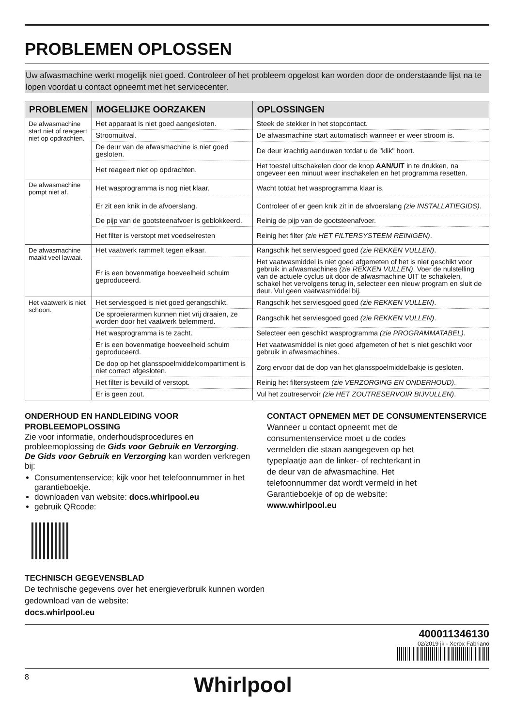PROBLEMEN OPLOSSEN
Uw afwasmachine werkt mogelijk niet goed. Controleer of het probleem opgelost kan worden door de onderstaande lijst na te lopen voordat u contact opneemt met het servicecenter.
| PROBLEMEN | MOGELIJKE OORZAKEN | OPLOSSINGEN |
| --- | --- | --- |
| De afwasmachine start niet of reageert niet op opdrachten. | Het apparaat is niet goed aangesloten. | Steek de stekker in het stopcontact. |
| | Stroomuitval. | De afwasmachine start automatisch wanneer er weer stroom is. |
| | De deur van de afwasmachine is niet goed gesloten. | De deur krachtig aanduwen totdat u de "klik" hoort. |
| | Het reageert niet op opdrachten. | Het toestel uitschakelen door de knop AAN/UIT in te drukken, na ongeveer een minuut weer inschakelen en het programma resetten. |
| De afwasmachine pompt niet af. | Het wasprogramma is nog niet klaar. | Wacht totdat het wasprogramma klaar is. |
| | Er zit een knik in de afvoerslang. | Controleer of er geen knik zit in de afvoerslang (zie INSTALLATIEGIDS) . |
| | De pijp van de gootsteenafvoer is geblokkeerd. | Reinig de pijp van de gootsteenafvoer. |
| | Het filter is verstopt met voedselresten | Reinig het filter (zie HET FILTERSYSTEEM REINIGEN) . |
| De afwasmachine maakt veel lawaai. | Het vaatwerk rammelt tegen elkaar. | Rangschik het serviesgoed goed (zie REKKEN VULLEN) . |
| | Er is een bovenmatige hoeveelheid schuim geproduceerd. | Het vaatwasmiddel is niet goed afgemeten of het is niet geschikt voor gebruik in afwasmachines (zie REKKEN VULLEN) . Voer de nulstelling van de actuele cyclus uit door de afwasmachine UIT te schakelen, schakel het vervolgens terug in, selecteer een nieuw program en sluit de deur. Vul geen vaatwasmiddel bij. |
| Het vaatwerk is niet schoon. | Het serviesgoed is niet goed gerangschikt. | Rangschik het serviesgoed goed (zie REKKEN VULLEN) . |
| | De sproeierarmen kunnen niet vrij draaien, ze worden door het vaatwerk belemmerd. | Rangschik het serviesgoed goed (zie REKKEN VULLEN) . |
| | Het wasprogramma is te zacht. | Selecteer een geschikt wasprogramma (zie PROGRAMMATABEL) . |
| | Er is een bovenmatige hoeveelheid schuim geproduceerd. | Het vaatwasmiddel is niet goed afgemeten of het is niet geschikt voor gebruik in afwasmachines. |
| | De dop op het glansspoelmiddelcompartiment is niet correct afgesloten. | Zorg ervoor dat de dop van het glansspoelmiddelbakje is gesloten. |
| | Het filter is bevuild of verstopt. | Reinig het filtersysteem (zie VERZORGING EN ONDERHOUD) . |
| | Er is geen zout. | Vul het zoutreservoir (zie HET ZOUTRESERVOIR BIJVULLEN) . |
ONDERHOUD EN HANDLEIDING VOOR PROBLEEMOPLOSSING
Zie voor informatie, onderhoudsprocedures en probleemoplossing de Gids voor Gebruik en Verzorging.
De Gids voor Gebruik en Verzorging kan worden verkregen bij:
Consumentenservice; kijk voor het telefoonnummer in het garantieboekje.
downloaden van website: docs.whirlpool.eu
gebruik QRcode:
CONTACT OPNEMEN MET DE CONSUMENTENSERVICE
Wanneer u contact opneemt met de consumentenservice moet u de codes vermelden die staan aangegeven op het typeplaatje aan de linker- of rechterkant in de deur van de afwasmachine. Het telefoonnummer dat wordt vermeld in het Garantieboekje of op de website:
www.whirlpool.eu
TECHNISCH GEGEVENSBLAD
De technische gegevens over het energieverbruik kunnen worden
gedownload van de website:
docs.whirlpool.eu
400011346130
02/2019 jk - Xerox Fabriano
8
Whirlpool